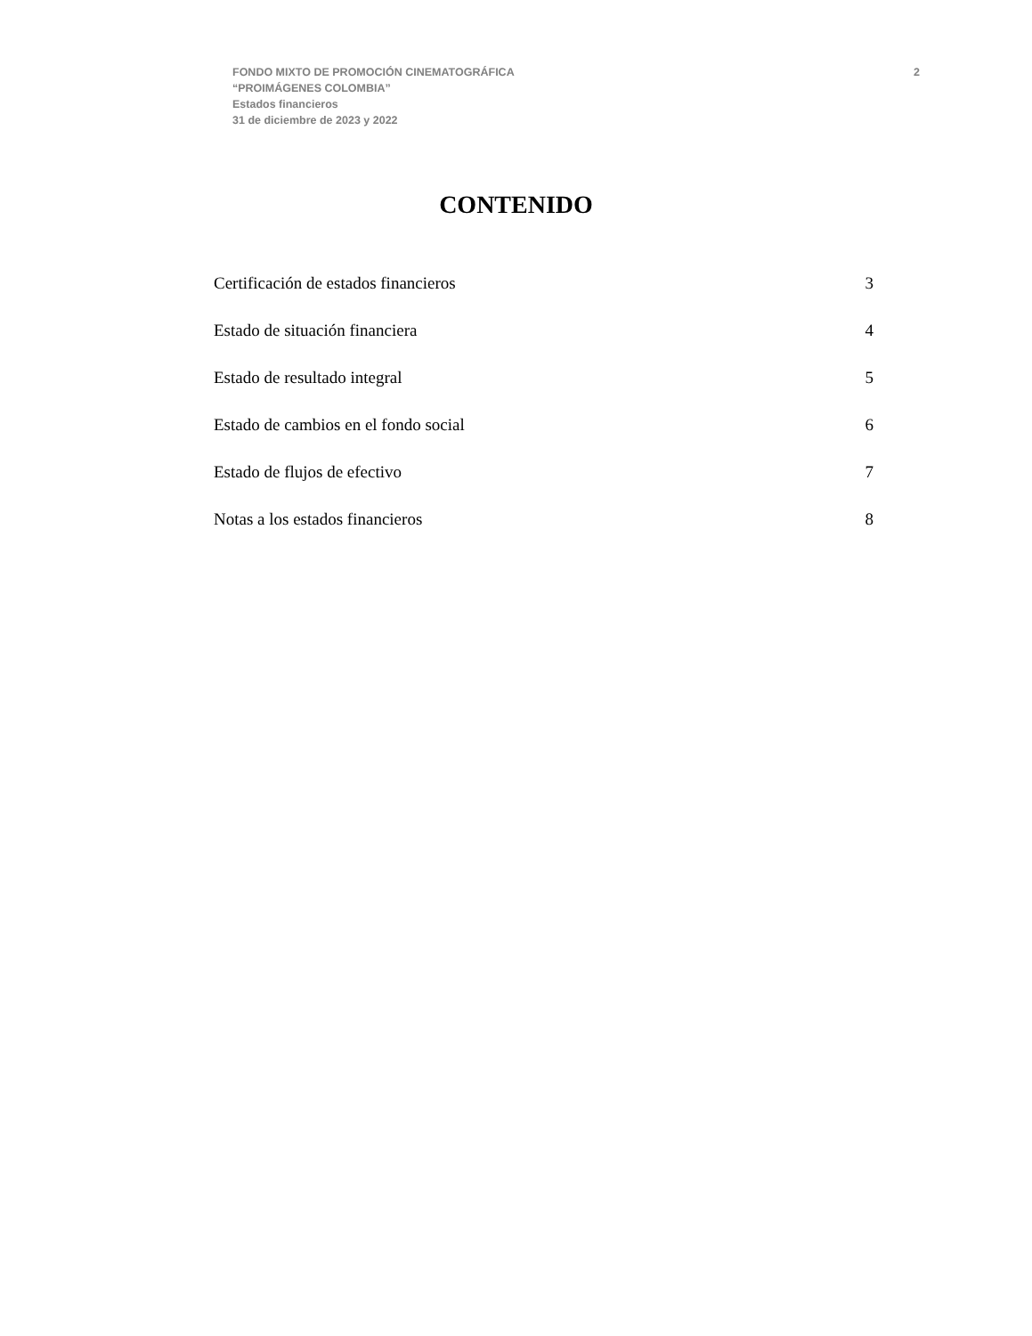FONDO MIXTO DE PROMOCIÓN CINEMATOGRÁFICA
“PROIMÁGENES COLOMBIA”
Estados financieros
31 de diciembre de 2023 y 2022
2
CONTENIDO
Certificación de estados financieros 3
Estado de situación financiera 4
Estado de resultado integral 5
Estado de cambios en el fondo social 6
Estado de flujos de efectivo 7
Notas a los estados financieros 8